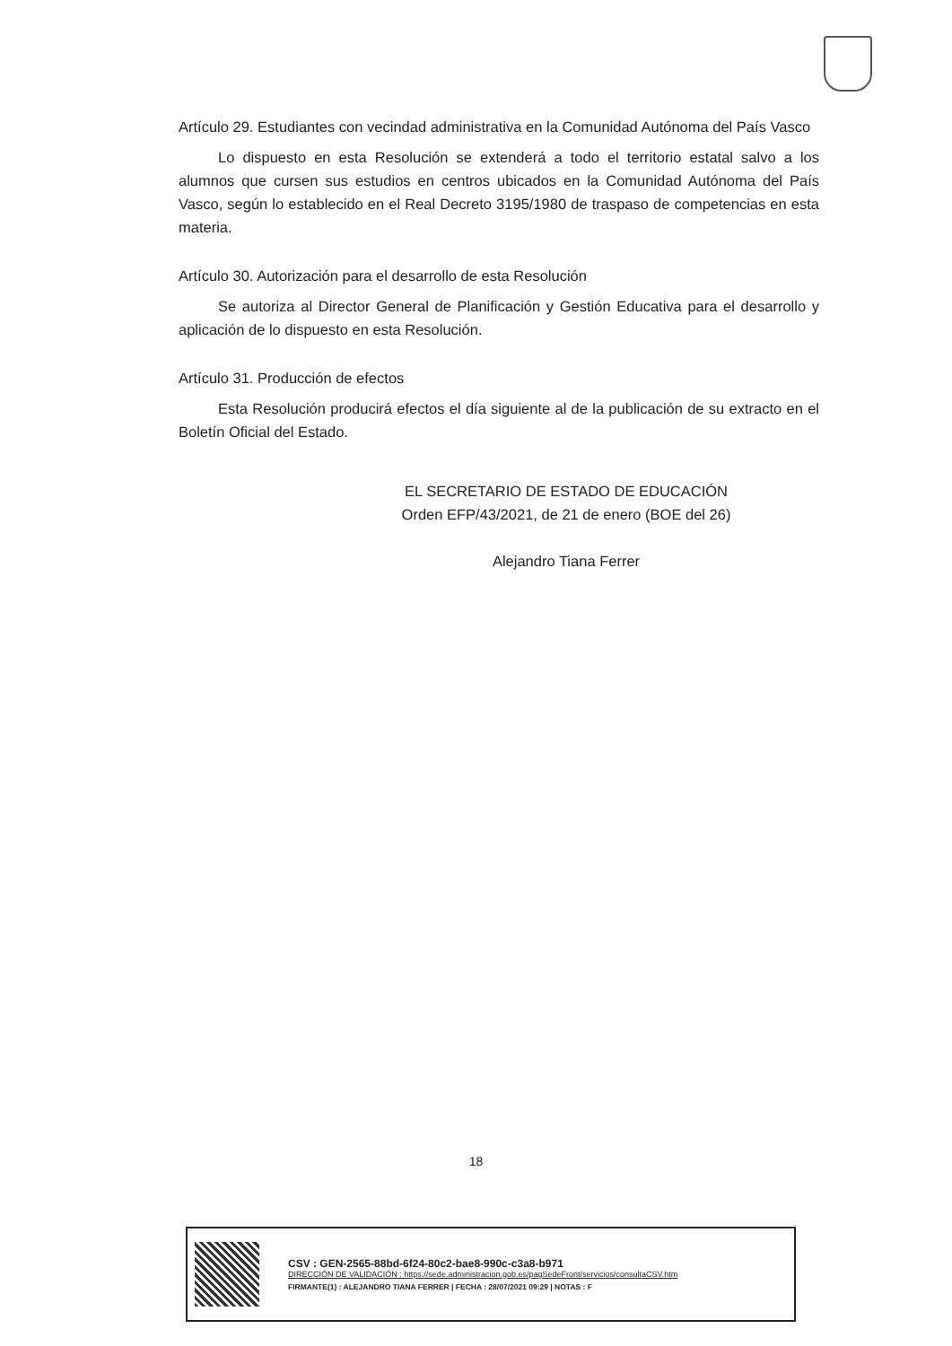Artículo 29. Estudiantes con vecindad administrativa en la Comunidad Autónoma del País Vasco
Lo dispuesto en esta Resolución se extenderá a todo el territorio estatal salvo a los alumnos que cursen sus estudios en centros ubicados en la Comunidad Autónoma del País Vasco, según lo establecido en el Real Decreto 3195/1980 de traspaso de competencias en esta materia.
Artículo 30. Autorización para el desarrollo de esta Resolución
Se autoriza al Director General de Planificación y Gestión Educativa para el desarrollo y aplicación de lo dispuesto en esta Resolución.
Artículo 31. Producción de efectos
Esta Resolución producirá efectos el día siguiente al de la publicación de su extracto en el Boletín Oficial del Estado.
EL SECRETARIO DE ESTADO DE EDUCACIÓN
Orden EFP/43/2021, de 21 de enero (BOE del 26)
Alejandro Tiana Ferrer
18
CSV : GEN-2565-88bd-6f24-80c2-bae8-990c-c3a8-b971
DIRECCIÓN DE VALIDACIÓN : https://sede.administracion.gob.es/pagSedeFront/servicios/consultaCSV.htm
FIRMANTE(1) : ALEJANDRO TIANA FERRER | FECHA : 28/07/2021 09:29 | NOTAS : F